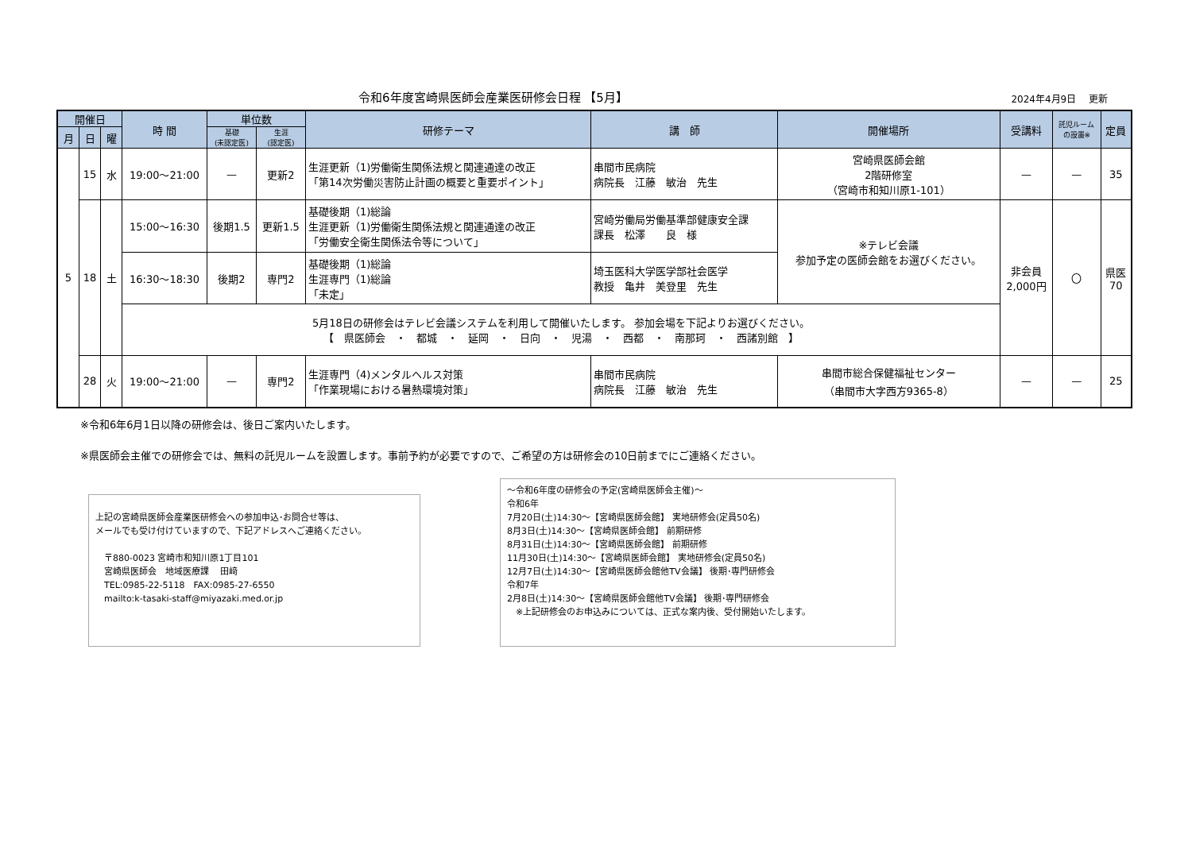令和6年度宮崎県医師会産業医研修会日程 【5月】
2024年4月9日　 更新
| 開催日 | | | 時 間 | 単位数 | | 研修テーマ | 講 師 | 開催場所 | 受講料 | 託児ルーム の設置※ | 定員 |
| --- | --- | --- | --- | --- | --- | --- | --- | --- | --- | --- | --- |
| 月 | 日 | 曜 | | 基礎 (未認定医) | 生涯 (認定医) | | | | | | |
| 5 | 15 | 水 | 19:00〜21:00 | — | 更新2 | 生涯更新（1)労働衛生関係法規と関連通達の改正 「第14次労働災害防止計画の概要と重要ポイント」 | 串間市民病院 病院長 江藤 敏治 先生 | 宮崎県医師会館 2階研修室 （宮崎市和知川原1-101） | — | — | 35 |
| | 18 | 土 | 15:00〜16:30 | 後期1.5 | 更新1.5 | 基礎後期（1)総論 生涯更新（1)労働衛生関係法規と関連通達の改正 「労働安全衛生関係法令等について」 | 宮崎労働局労働基準部健康安全課 課長 松澤 良 様 | ※テレビ会議 参加予定の医師会館をお選びください。 | 非会員 2,000円 | 〇 | 県医 70 |
| | | | 16:30〜18:30 | 後期2 | 専門2 | 基礎後期（1)総論 生涯専門（1)総論 「未定」 | 埼玉医科大学医学部社会医学 教授 亀井 美登里 先生 | | | | |
| | | | 5月18日の研修会はテレビ会議システムを利用して開催いたします。 参加会場を下記よりお選びください。 【 県医師会 ・ 都城 ・ 延岡 ・ 日向 ・ 児湯 ・ 西都 ・ 南那珂 ・ 西諸別館 】 | | | | | | | | |
| | 28 | 火 | 19:00〜21:00 | — | 専門2 | 生涯専門（4)メンタルヘルス対策 「作業現場における暑熱環境対策」 | 串間市民病院 病院長 江藤 敏治 先生 | 串間市総合保健福祉センター （串間市大字西方9365-8） | — | — | 25 |
※令和6年6月1日以降の研修会は、後日ご案内いたします。
※県医師会主催での研修会では、無料の託児ルームを設置します。事前予約が必要ですので、ご希望の方は研修会の10日前までにご連絡ください。
上記の宮崎県医師会産業医研修会への参加申込･お問合せ等は、
メールでも受け付けていますので、下記アドレスへご連絡ください。
　〒880-0023 宮崎市和知川原1丁目101
　宮崎県医師会　地域医療課　 田﨑
　TEL:0985-22-5118　FAX:0985-27-6550
　mailto:k-tasaki-staff@miyazaki.med.or.jp
〜令和6年度の研修会の予定(宮崎県医師会主催)〜
令和6年
7月20日(土)14:30〜【宮崎県医師会館】 実地研修会(定員50名)
8月3日(土)14:30〜【宮崎県医師会館】 前期研修
8月31日(土)14:30〜【宮崎県医師会館】 前期研修
11月30日(土)14:30〜【宮崎県医師会館】 実地研修会(定員50名)
12月7日(土)14:30〜【宮崎県医師会館他TV会議】 後期･専門研修会
令和7年
2月8日(土)14:30〜【宮崎県医師会館他TV会議】 後期･専門研修会
　※上記研修会のお申込みについては、正式な案内後、受付開始いたします。